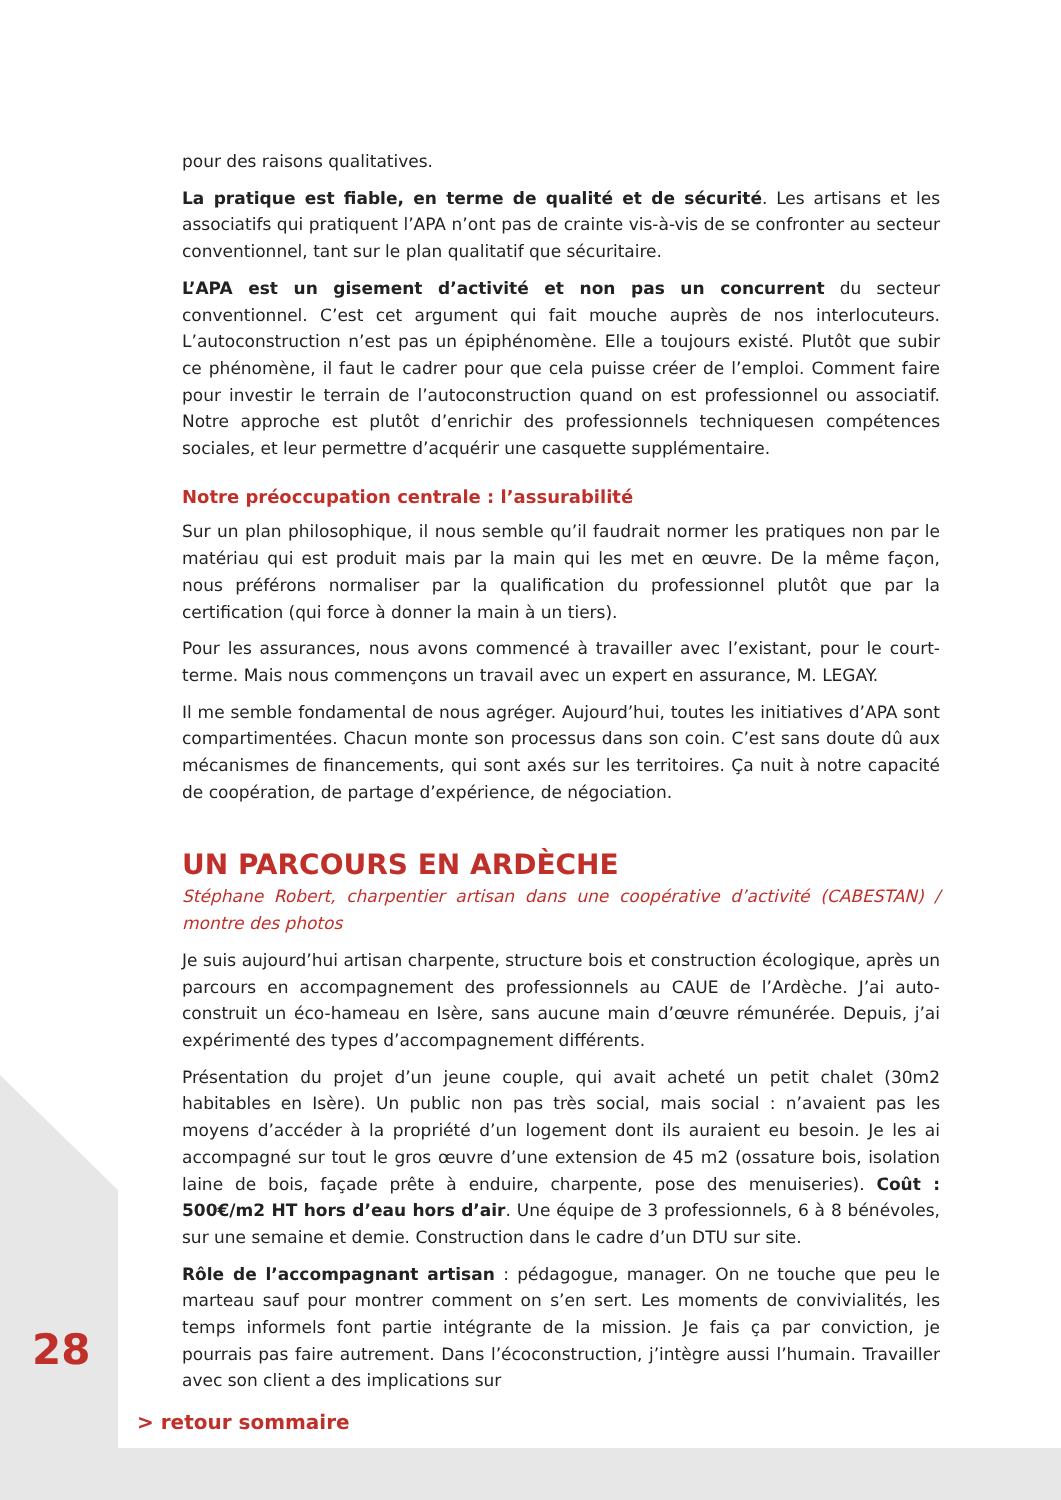pour des raisons qualitatives.
La pratique est fiable, en terme de qualité et de sécurité. Les artisans et les associatifs qui pratiquent l’APA n’ont pas de crainte vis-à-vis de se confronter au secteur conventionnel, tant sur le plan qualitatif que sécuritaire.
L’APA est un gisement d’activité et non pas un concurrent du secteur conventionnel. C’est cet argument qui fait mouche auprès de nos interlocuteurs. L’autoconstruction n’est pas un épiphénomène. Elle a toujours existé. Plutôt que subir ce phénomène, il faut le cadrer pour que cela puisse créer de l’emploi. Comment faire pour investir le terrain de l’autoconstruction quand on est professionnel ou associatif. Notre approche est plutôt d’enrichir des professionnels techniquesen compétences sociales, et leur permettre d’acquérir une casquette supplémentaire.
Notre préoccupation centrale : l’assurabilité
Sur un plan philosophique, il nous semble qu’il faudrait normer les pratiques non par le matériau qui est produit mais par la main qui les met en œuvre. De la même façon, nous préférons normaliser par la qualification du professionnel plutôt que par la certification (qui force à donner la main à un tiers).
Pour les assurances, nous avons commencé à travailler avec l’existant, pour le court-terme. Mais nous commençons un travail avec un expert en assurance, M. LEGAY.
Il me semble fondamental de nous agréger. Aujourd’hui, toutes les initiatives d’APA sont compartimentées. Chacun monte son processus dans son coin. C’est sans doute dû aux mécanismes de financements, qui sont axés sur les territoires. Ça nuit à notre capacité de coopération, de partage d’expérience, de négociation.
UN PARCOURS EN ARDÈCHE
Stéphane Robert, charpentier artisan dans une coopérative d’activité (CABESTAN) / montre des photos
Je suis aujourd’hui artisan charpente, structure bois et construction écologique, après un parcours en accompagnement des professionnels au CAUE de l’Ardèche. J’ai auto-construit un éco-hameau en Isère, sans aucune main d’œuvre rémunérée. Depuis, j’ai expérimenté des types d’accompagnement différents.
Présentation du projet d’un jeune couple, qui avait acheté un petit chalet (30m2 habitables en Isère). Un public non pas très social, mais social : n’avaient pas les moyens d’accéder à la propriété d’un logement dont ils auraient eu besoin. Je les ai accompagné sur tout le gros œuvre d’une extension de 45 m2 (ossature bois, isolation laine de bois, façade prête à enduire, charpente, pose des menuiseries). Coût : 500€/m2 HT hors d’eau hors d’air. Une équipe de 3 professionnels, 6 à 8 bénévoles, sur une semaine et demie. Construction dans le cadre d’un DTU sur site.
Rôle de l’accompagnant artisan : pédagogue, manager. On ne touche que peu le marteau sauf pour montrer comment on s’en sert. Les moments de convivialités, les temps informels font partie intégrante de la mission. Je fais ça par conviction, je pourrais pas faire autrement. Dans l’écoconstruction, j’intègre aussi l’humain. Travailler avec son client a des implications sur
28
> retour sommaire